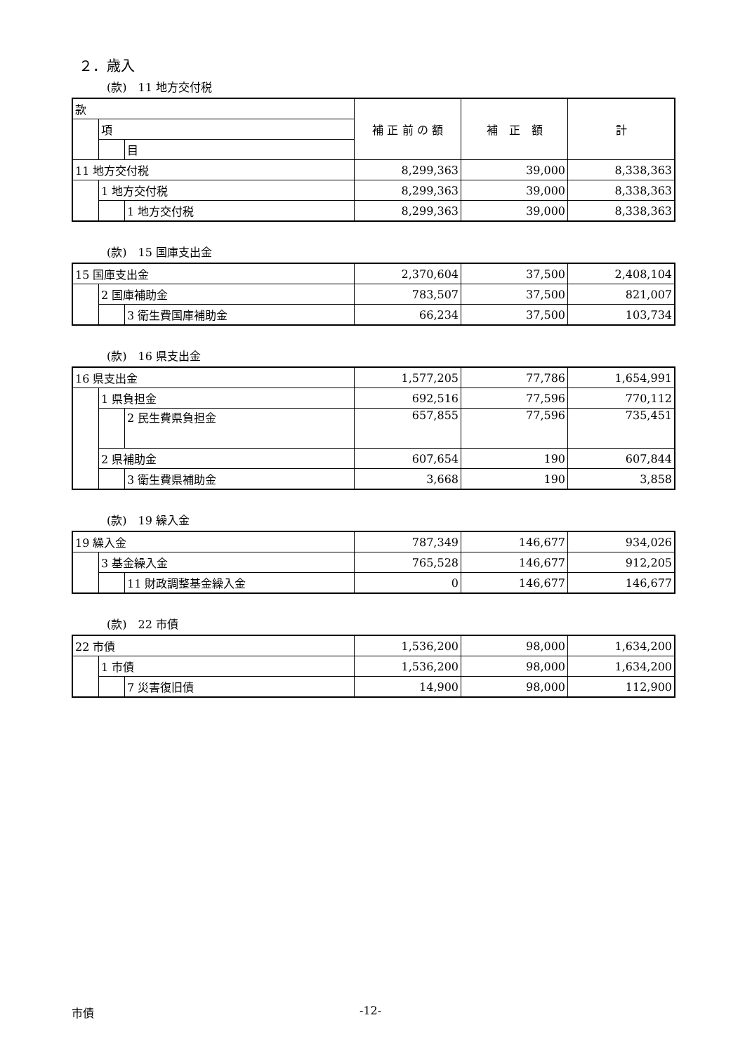２．歳入
(款)　11 地方交付税
| 款 | | | 補 正 前 の 額 | 補 正 額 | 計 |
| | 項 | | | | |
| | | 目 | | | |
| 11 地方交付税 | | | 8,299,363 | 39,000 | 8,338,363 |
| | 1 地方交付税 | | 8,299,363 | 39,000 | 8,338,363 |
| | | 1 地方交付税 | 8,299,363 | 39,000 | 8,338,363 |
(款)　15 国庫支出金
| 15 国庫支出金 | | | 2,370,604 | 37,500 | 2,408,104 |
| | 2 国庫補助金 | | 783,507 | 37,500 | 821,007 |
| | | 3 衛生費国庫補助金 | 66,234 | 37,500 | 103,734 |
(款)　16 県支出金
| 16 県支出金 | | | 1,577,205 | 77,786 | 1,654,991 |
| | 1 県負担金 | | 692,516 | 77,596 | 770,112 |
| | | 2 民生費県負担金 | 657,855 | 77,596 | 735,451 |
| | 2 県補助金 | | 607,654 | 190 | 607,844 |
| | | 3 衛生費県補助金 | 3,668 | 190 | 3,858 |
(款)　19 繰入金
| 19 繰入金 | | | 787,349 | 146,677 | 934,026 |
| | 3 基金繰入金 | | 765,528 | 146,677 | 912,205 |
| | | 11 財政調整基金繰入金 | 0 | 146,677 | 146,677 |
(款)　22 市債
| 22 市債 | | | 1,536,200 | 98,000 | 1,634,200 |
| | 1 市債 | | 1,536,200 | 98,000 | 1,634,200 |
| | | 7 災害復旧債 | 14,900 | 98,000 | 112,900 |
市債 -12-